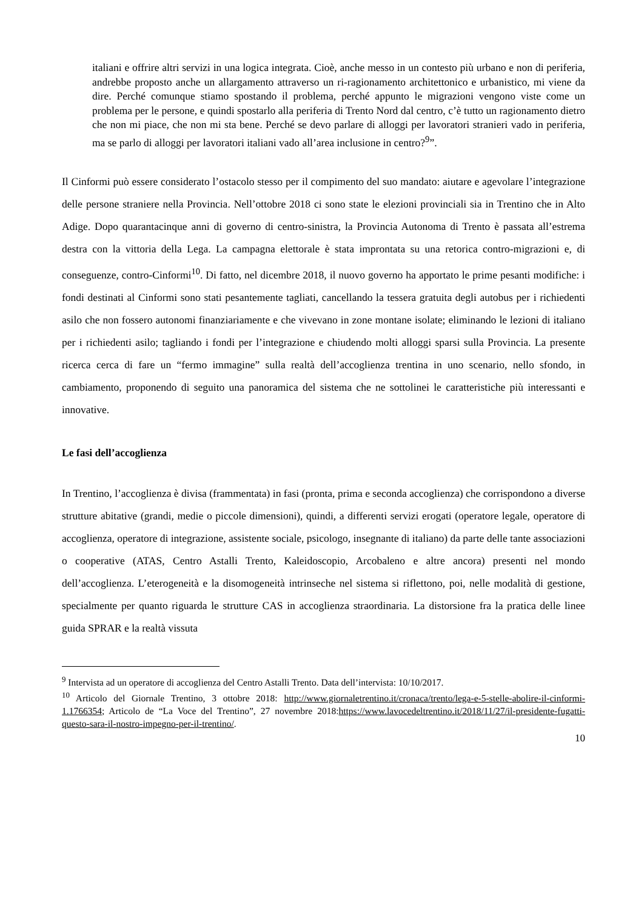italiani e offrire altri servizi in una logica integrata. Cioè, anche messo in un contesto più urbano e non di periferia, andrebbe proposto anche un allargamento attraverso un ri-ragionamento architettonico e urbanistico, mi viene da dire. Perché comunque stiamo spostando il problema, perché appunto le migrazioni vengono viste come un problema per le persone, e quindi spostarlo alla periferia di Trento Nord dal centro, c’è tutto un ragionamento dietro che non mi piace, che non mi sta bene. Perché se devo parlare di alloggi per lavoratori stranieri vado in periferia, ma se parlo di alloggi per lavoratori italiani vado all’area inclusione in centro?<sup>9</sup>”.
Il Cinformi può essere considerato l’ostacolo stesso per il compimento del suo mandato: aiutare e agevolare l’integrazione delle persone straniere nella Provincia. Nell’ottobre 2018 ci sono state le elezioni provinciali sia in Trentino che in Alto Adige. Dopo quarantacinque anni di governo di centro-sinistra, la Provincia Autonoma di Trento è passata all’estrema destra con la vittoria della Lega. La campagna elettorale è stata improntata su una retorica contro-migrazioni e, di conseguenze, contro-Cinformi<sup>10</sup>. Di fatto, nel dicembre 2018, il nuovo governo ha apportato le prime pesanti modifiche: i fondi destinati al Cinformi sono stati pesantemente tagliati, cancellando la tessera gratuita degli autobus per i richiedenti asilo che non fossero autonomi finanziariamente e che vivevano in zone montane isolate; eliminando le lezioni di italiano per i richiedenti asilo; tagliando i fondi per l’integrazione e chiudendo molti alloggi sparsi sulla Provincia. La presente ricerca cerca di fare un “fermo immagine” sulla realtà dell’accoglienza trentina in uno scenario, nello sfondo, in cambiamento, proponendo di seguito una panoramica del sistema che ne sottolinei le caratteristiche più interessanti e innovative.
Le fasi dell’accoglienza
In Trentino, l’accoglienza è divisa (frammentata) in fasi (pronta, prima e seconda accoglienza) che corrispondono a diverse strutture abitative (grandi, medie o piccole dimensioni), quindi, a differenti servizi erogati (operatore legale, operatore di accoglienza, operatore di integrazione, assistente sociale, psicologo, insegnante di italiano) da parte delle tante associazioni o cooperative (ATAS, Centro Astalli Trento, Kaleidoscopio, Arcobaleno e altre ancora) presenti nel mondo dell’accoglienza. L’eterogeneità e la disomogeneità intrinseche nel sistema si riflettono, poi, nelle modalità di gestione, specialmente per quanto riguarda le strutture CAS in accoglienza straordinaria. La distorsione fra la pratica delle linee guida SPRAR e la realtà vissuta
<sup>9</sup> Intervista ad un operatore di accoglienza del Centro Astalli Trento. Data dell’intervista: 10/10/2017.
<sup>10</sup> Articolo del Giornale Trentino, 3 ottobre 2018: http://www.giornaletrentino.it/cronaca/trento/lega-e-5-stelle-abolire-il-cinformi-1.1766354; Articolo de “La Voce del Trentino”, 27 novembre 2018:https://www.lavocedeltrentino.it/2018/11/27/il-presidente-fugatti-questo-sara-il-nostro-impegno-per-il-trentino/.
10